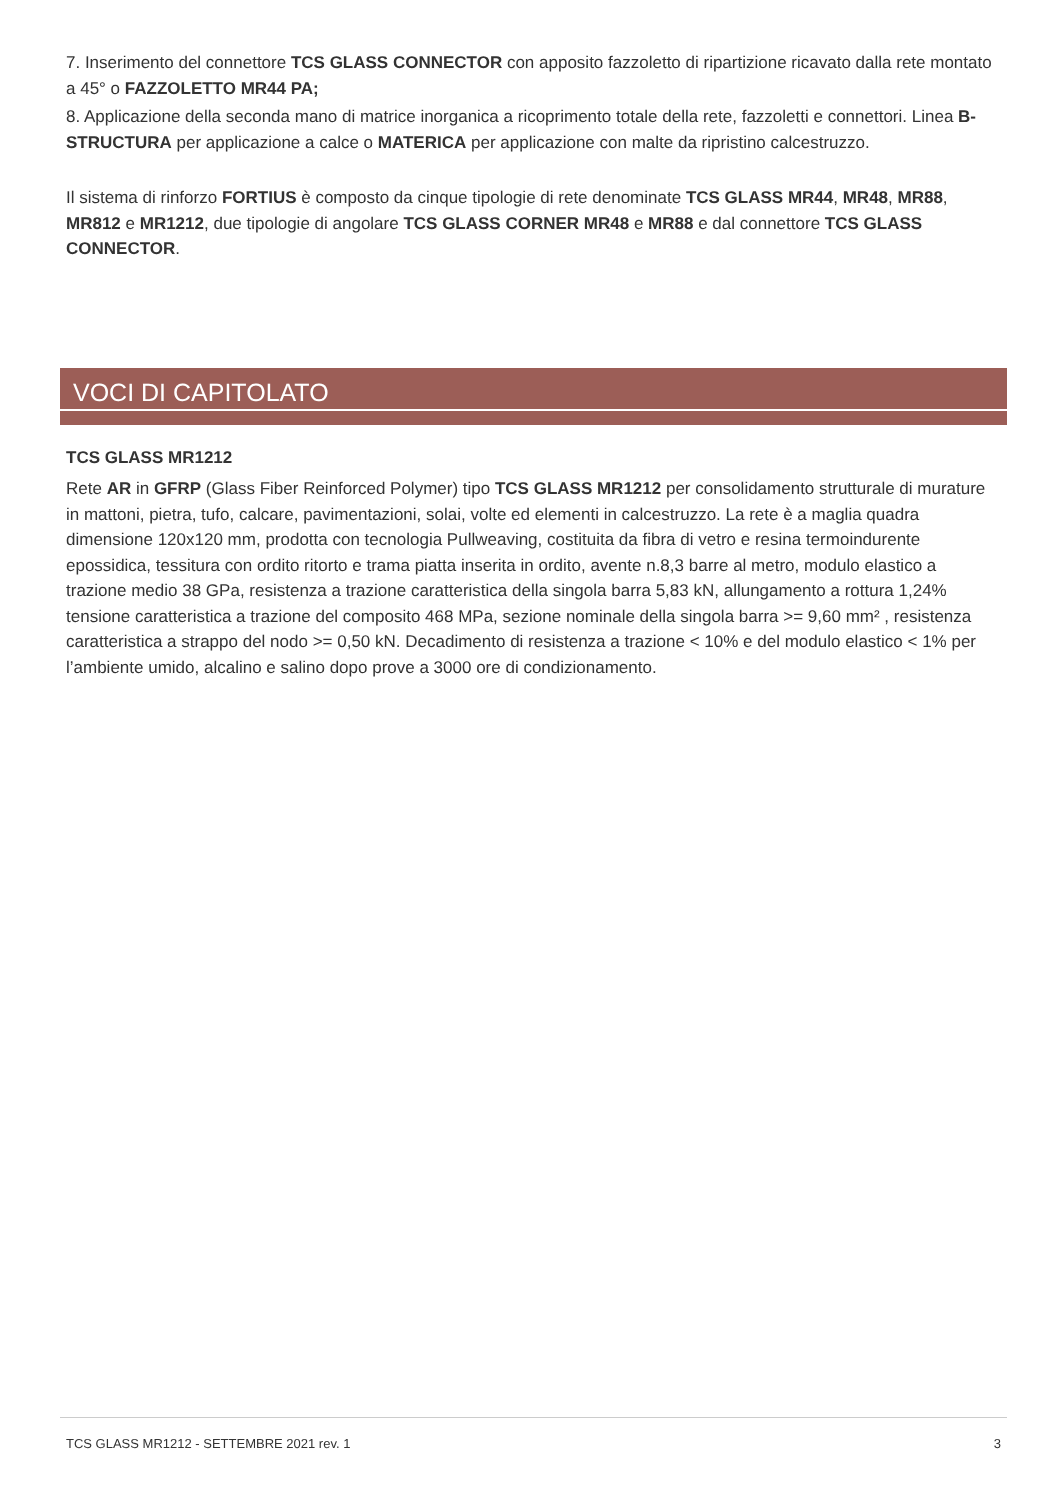7. Inserimento del connettore TCS GLASS CONNECTOR con apposito fazzoletto di ripartizione ricavato dalla rete montato a 45° o FAZZOLETTO MR44 PA;
8. Applicazione della seconda mano di matrice inorganica a ricoprimento totale della rete, fazzoletti e connettori. Linea B-STRUCTURA per applicazione a calce o MATERICA per applicazione con malte da ripristino calcestruzzo.
Il sistema di rinforzo FORTIUS è composto da cinque tipologie di rete denominate TCS GLASS MR44, MR48, MR88, MR812 e MR1212, due tipologie di angolare TCS GLASS CORNER MR48 e MR88 e dal connettore TCS GLASS CONNECTOR.
VOCI DI CAPITOLATO
TCS GLASS MR1212
Rete AR in GFRP (Glass Fiber Reinforced Polymer) tipo TCS GLASS MR1212 per consolidamento strutturale di murature in mattoni, pietra, tufo, calcare, pavimentazioni, solai, volte ed elementi in calcestruzzo. La rete è a maglia quadra dimensione 120x120 mm, prodotta con tecnologia Pullweaving, costituita da fibra di vetro e resina termoindurente epossidica, tessitura con ordito ritorto e trama piatta inserita in ordito, avente n.8,3 barre al metro, modulo elastico a trazione medio 38 GPa, resistenza a trazione caratteristica della singola barra 5,83 kN, allungamento a rottura 1,24% tensione caratteristica a trazione del composito 468 MPa, sezione nominale della singola barra >= 9,60 mm² , resistenza caratteristica a strappo del nodo >= 0,50 kN. Decadimento di resistenza a trazione < 10% e del modulo elastico < 1% per l’ambiente umido, alcalino e salino dopo prove a 3000 ore di condizionamento.
TCS GLASS MR1212 - SETTEMBRE 2021 rev. 1 3